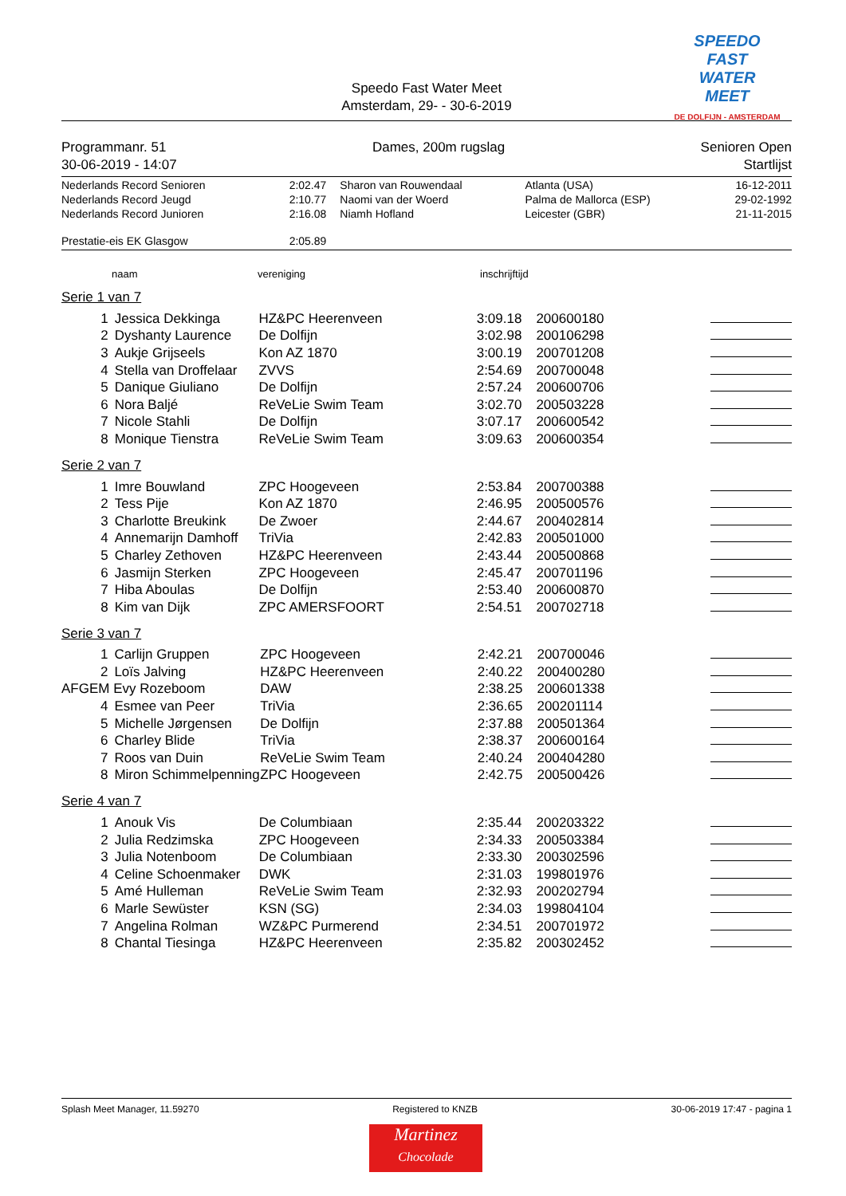SPEEDO
FAST
WATER
MEET
DE DOLFIJN - AMSTERDAM
Speedo Fast Water Meet
Amsterdam, 29- - 30-6-2019
Programmanr. 51
30-06-2019 - 14:07
Dames, 200m rugslag Senioren Open
Startlijst
| Nederlands Record Senioren | 2:02.47 | Sharon van Rouwendaal | Atlanta (USA) | 16-12-2011 |
| Nederlands Record Jeugd | 2:10.77 | Naomi van der Woerd | Palma de Mallorca (ESP) | 29-02-1992 |
| Nederlands Record Junioren | 2:16.08 | Niamh Hofland | Leicester (GBR) | 21-11-2015 |
| Prestatie-eis EK Glasgow | 2:05.89 | | | |
naam vereniging inschrijftijd
Serie 1 van 7
| 1 | Jessica Dekkinga | HZ&PC Heerenveen | 3:09.18 | 200600180 | |
| 2 | Dyshanty Laurence | De Dolfijn | 3:02.98 | 200106298 | |
| 3 | Aukje Grijseels | Kon AZ 1870 | 3:00.19 | 200701208 | |
| 4 | Stella van Droffelaar | ZVVS | 2:54.69 | 200700048 | |
| 5 | Danique Giuliano | De Dolfijn | 2:57.24 | 200600706 | |
| 6 | Nora Baljé | ReVeLie Swim Team | 3:02.70 | 200503228 | |
| 7 | Nicole Stahli | De Dolfijn | 3:07.17 | 200600542 | |
| 8 | Monique Tienstra | ReVeLie Swim Team | 3:09.63 | 200600354 | |
Serie 2 van 7
| 1 | Imre Bouwland | ZPC Hoogeveen | 2:53.84 | 200700388 | |
| 2 | Tess Pije | Kon AZ 1870 | 2:46.95 | 200500576 | |
| 3 | Charlotte Breukink | De Zwoer | 2:44.67 | 200402814 | |
| 4 | Annemarijn Damhoff | TriVia | 2:42.83 | 200501000 | |
| 5 | Charley Zethoven | HZ&PC Heerenveen | 2:43.44 | 200500868 | |
| 6 | Jasmijn Sterken | ZPC Hoogeveen | 2:45.47 | 200701196 | |
| 7 | Hiba Aboulas | De Dolfijn | 2:53.40 | 200600870 | |
| 8 | Kim van Dijk | ZPC AMERSFOORT | 2:54.51 | 200702718 | |
Serie 3 van 7
| 1 | Carlijn Gruppen | ZPC Hoogeveen | 2:42.21 | 200700046 | |
| 2 | Loïs Jalving | HZ&PC Heerenveen | 2:40.22 | 200400280 | |
| AFGEM Evy Rozeboom | | DAW | 2:38.25 | 200601338 | |
| 4 | Esmee van Peer | TriVia | 2:36.65 | 200201114 | |
| 5 | Michelle Jørgensen | De Dolfijn | 2:37.88 | 200501364 | |
| 6 | Charley Blide | TriVia | 2:38.37 | 200600164 | |
| 7 | Roos van Duin | ReVeLie Swim Team | 2:40.24 | 200404280 | |
| 8 | Miron Schimmelpenning | ZPC Hoogeveen | 2:42.75 | 200500426 | |
Serie 4 van 7
| 1 | Anouk Vis | De Columbiaan | 2:35.44 | 200203322 | |
| 2 | Julia Redzimska | ZPC Hoogeveen | 2:34.33 | 200503384 | |
| 3 | Julia Notenboom | De Columbiaan | 2:33.30 | 200302596 | |
| 4 | Celine Schoenmaker | DWK | 2:31.03 | 199801976 | |
| 5 | Amé Hulleman | ReVeLie Swim Team | 2:32.93 | 200202794 | |
| 6 | Marle Sewüster | KSN (SG) | 2:34.03 | 199804104 | |
| 7 | Angelina Rolman | WZ&PC Purmerend | 2:34.51 | 200701972 | |
| 8 | Chantal Tiesinga | HZ&PC Heerenveen | 2:35.82 | 200302452 | |
Splash Meet Manager, 11.59270 Registered to KNZB 30-06-2019 17:47 - pagina 1
Martinez
Chocolade